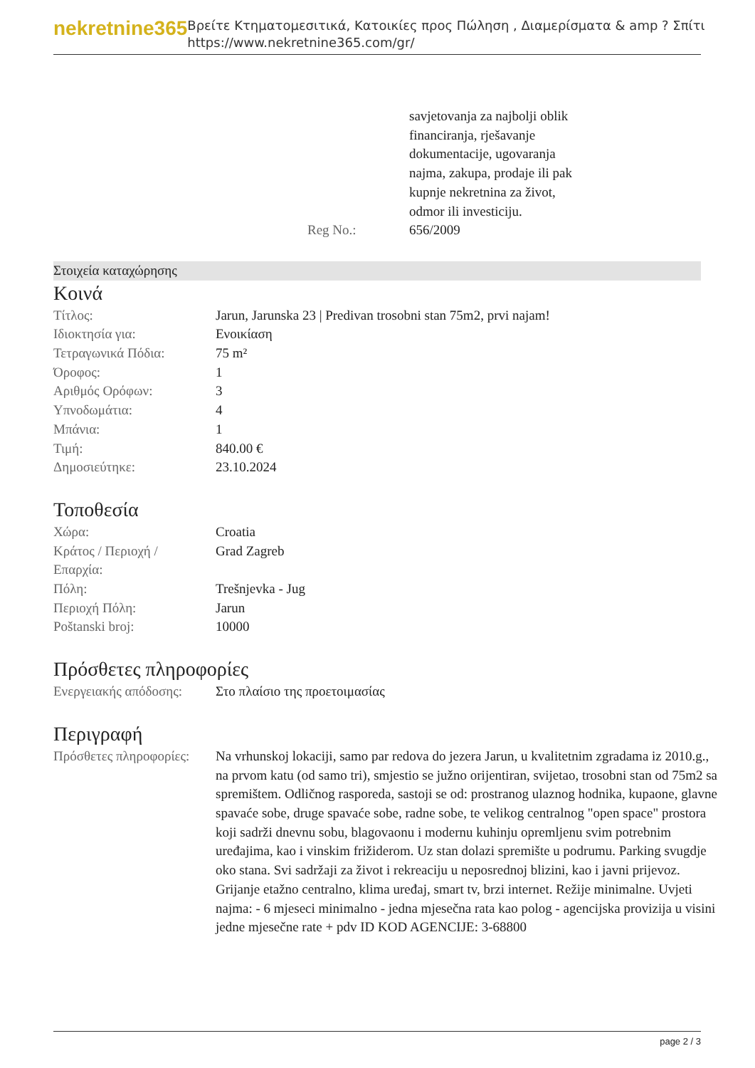nekretnine365
Βρείτε Κτηματομεσιτικά, Κατοικίες προς Πώληση , Διαμερίσματα & amp ? Σπίτι
https://www.nekretnine365.com/gr/
| | savjetovanja za najbolji oblik financiranja, rješavanje dokumentacije, ugovaranja najma, zakupa, prodaje ili pak kupnje nekretnina za život, odmor ili investiciju. |
| Reg No.: | 656/2009 |
Στοιχεία καταχώρησης
Κοινά
| Τίτλος: | Jarun, Jarunska 23 / Predivan trosobni stan 75m2, prvi najam! |
| Ιδιοκτησία για: | Ενοικίαση |
| Τετραγωνικά Πόδια: | 75 m² |
| Όροφος: | 1 |
| Αριθμός Ορόφων: | 3 |
| Υπνοδωμάτια: | 4 |
| Μπάνια: | 1 |
| Τιμή: | 840.00 € |
| Δημοσιεύτηκε: | 23.10.2024 |
Τοποθεσία
| Χώρα: | Croatia |
| Κράτος / Περιοχή / Επαρχία: | Grad Zagreb |
| Πόλη: | Trešnjevka - Jug |
| Περιοχή Πόλη: | Jarun |
| Poštanski broj: | 10000 |
Πρόσθετες πληροφορίες
| Ενεργειακής απόδοσης: | Στο πλαίσιο της προετοιμασίας |
Περιγραφή
| Πρόσθετες πληροφορίες: | Na vrhunskoj lokaciji, samo par redova do jezera Jarun, u kvalitetnim zgradama iz 2010.g., na prvom katu (od samo tri), smjestio se južno orijentiran, svijetao, trosobni stan od 75m2 sa spremištem. Odličnog rasporeda, sastoji se od: prostranog ulaznog hodnika, kupaone, glavne spavaće sobe, druge spavaće sobe, radne sobe, te velikog centralnog "open space" prostora koji sadrži dnevnu sobu, blagovaonu i modernu kuhinju opremljenu svim potrebnim uređajima, kao i vinskim frižiderom. Uz stan dolazi spremište u podrumu. Parking svugdje oko stana. Svi sadržaji za život i rekreaciju u neposrednoj blizini, kao i javni prijevoz. Grijanje etažno centralno, klima uređaj, smart tv, brzi internet. Režije minimalne. Uvjeti najma: - 6 mjeseci minimalno - jedna mjesečna rata kao polog - agencijska provizija u visini jedne mjesečne rate + pdv ID KOD AGENCIJE: 3-68800 |
page 2 / 3